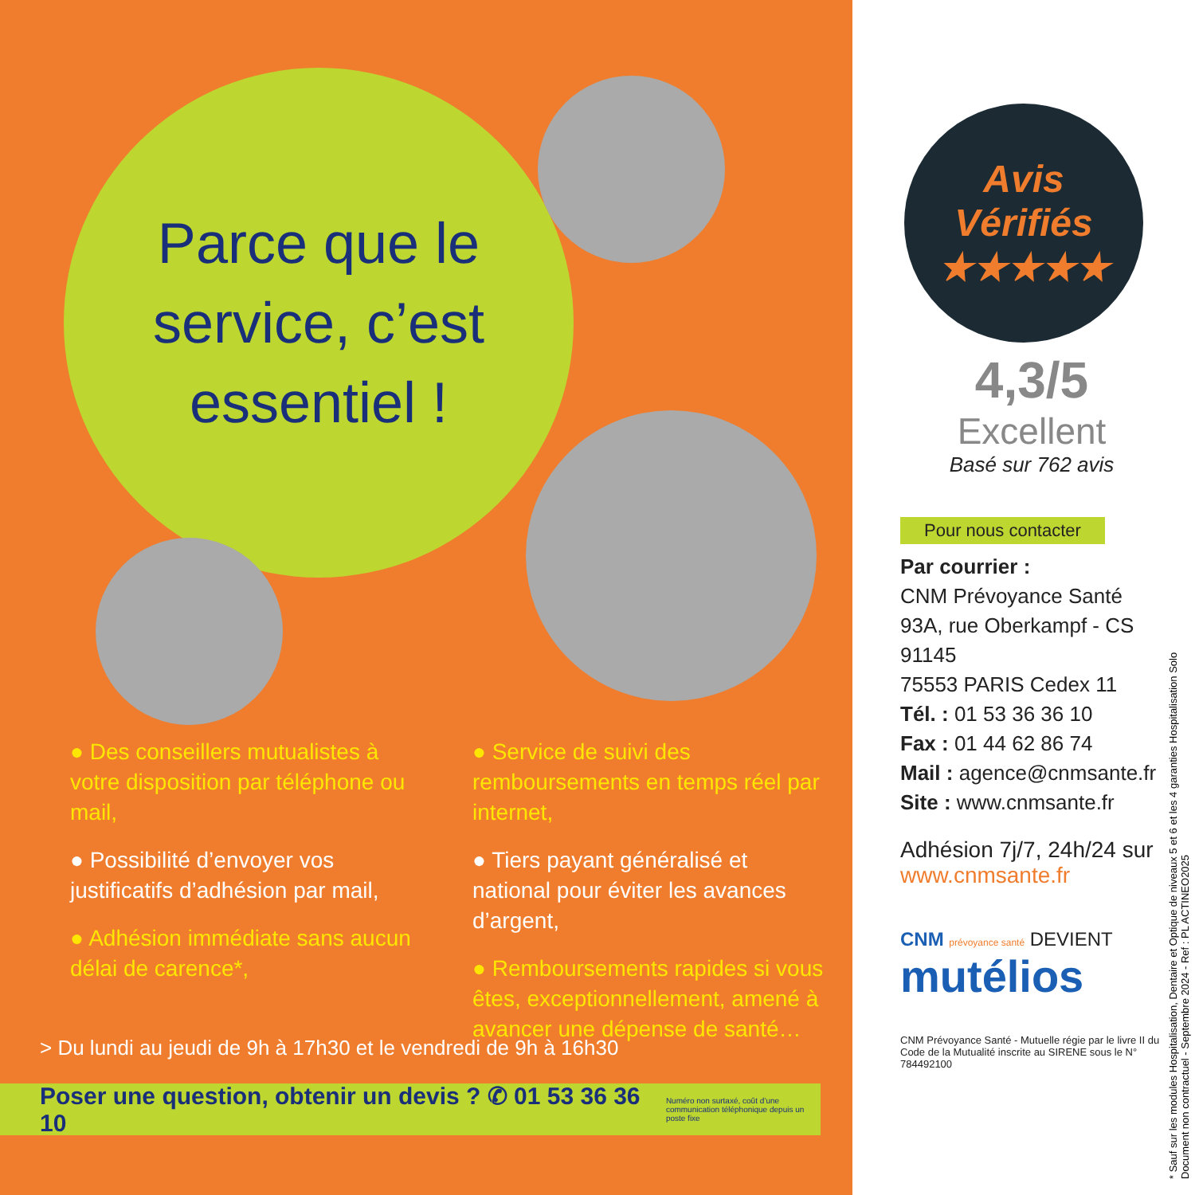Parce que le
service, c’est
essentiel !
● Des conseillers mutualistes à votre disposition par téléphone ou mail,
● Possibilité d’envoyer vos justificatifs d’adhésion par mail,
● Adhésion immédiate sans aucun délai de carence*,
● Service de suivi des remboursements en temps réel par internet,
● Tiers payant généralisé et national pour éviter les avances d’argent,
● Remboursements rapides si vous êtes, exceptionnellement, amené à avancer une dépense de santé…
> Du lundi au jeudi de 9h à 17h30 et le vendredi de 9h à 16h30
Poser une question, obtenir un devis ? ✆ 01 53 36 36 10 Numéro non surtaxé, coût d’une communication téléphonique depuis un poste fixe
Avis
Vérifiés
★★★★★
4,3/5
Excellent
Basé sur 762 avis
Pour nous contacter
Par courrier :
CNM Prévoyance Santé
93A, rue Oberkampf - CS 91145
75553 PARIS Cedex 11
Tél. : 01 53 36 36 10
Fax : 01 44 62 86 74
Mail : agence@cnmsante.fr
Site : www.cnmsante.fr
Adhésion 7j/7, 24h/24 sur
www.cnmsante.fr
CNM prévoyance santé DEVIENT
mutélios
CNM Prévoyance Santé - Mutuelle régie par le livre II du Code de la Mutualité inscrite au SIRENE sous le N° 784492100
* Sauf sur les modules Hospitalisation, Dentaire et Optique de niveaux 5 et 6 et les 4 garanties Hospitalisation Solo
Document non contractuel - Septembre 2024 - Ref : PL ACTINEO2025